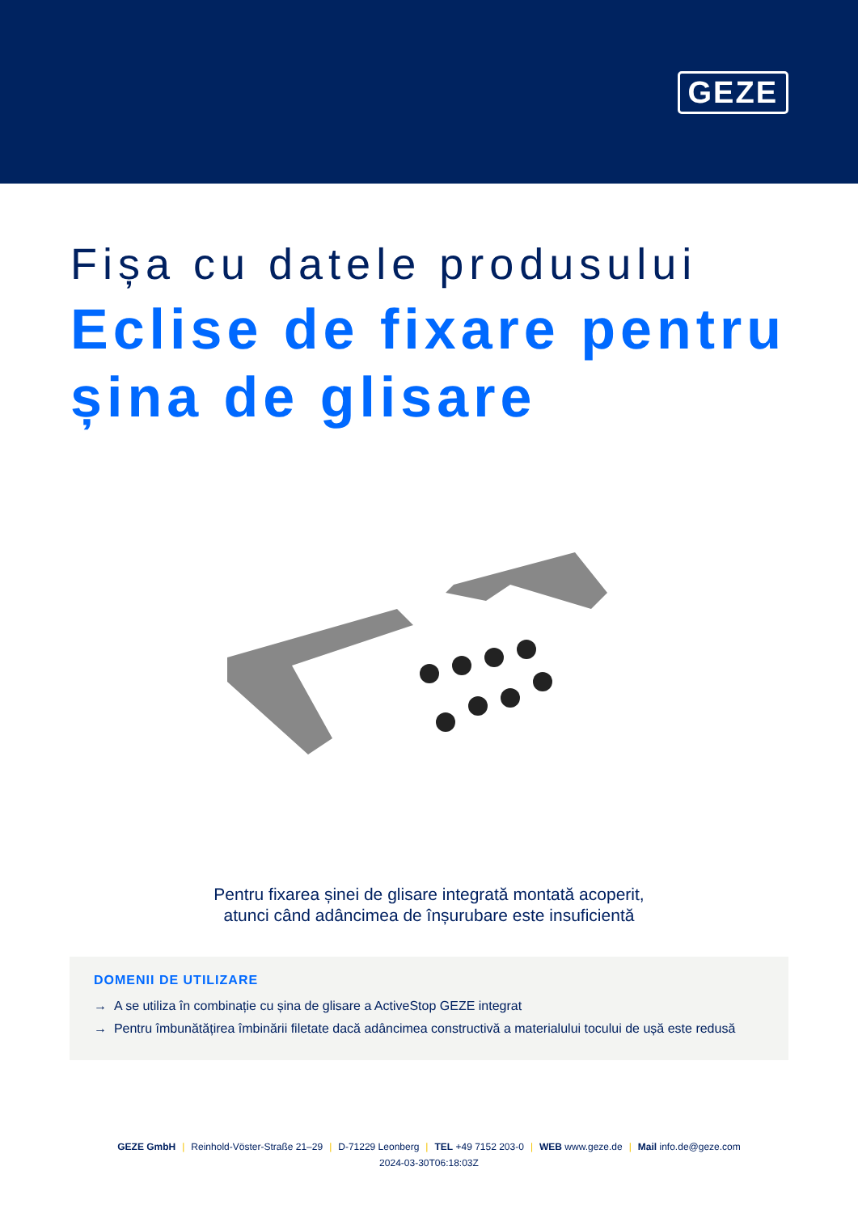GEZE
Fișa cu datele produsului
Eclise de fixare pentru șina de glisare
Pentru fixarea șinei de glisare integrată montată acoperit,
atunci când adâncimea de înșurubare este insuficientă
DOMENII DE UTILIZARE
→ A se utiliza în combinație cu șina de glisare a ActiveStop GEZE integrat
→ Pentru îmbunătățirea îmbinării filetate dacă adâncimea constructivă a materialului tocului de ușă este redusă
GEZE GmbH | Reinhold-Vöster-Straße 21–29 | D-71229 Leonberg | TEL +49 7152 203-0 | WEB www.geze.de | Mail info.de@geze.com
2024-03-30T06:18:03Z